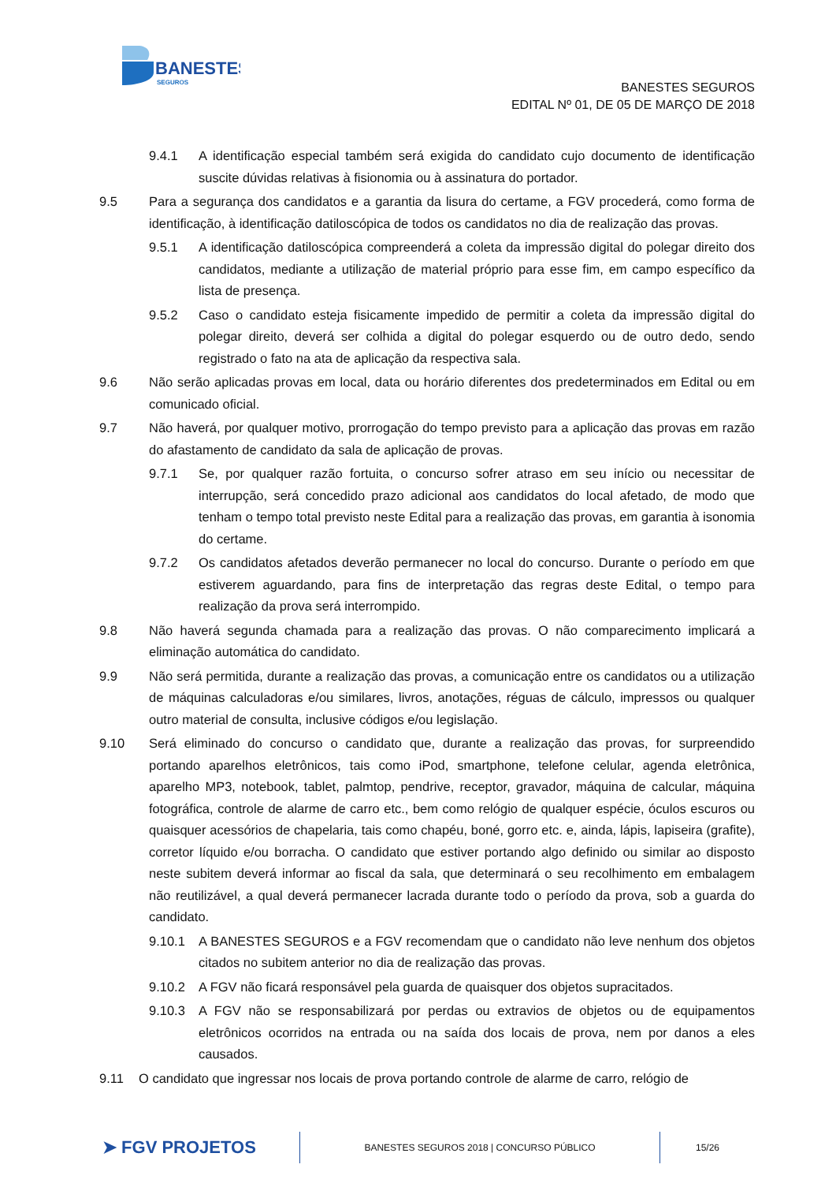BANESTES
SEGUROS
BANESTES SEGUROS
EDITAL Nº 01, DE 05 DE MARÇO DE 2018
9.4.1 A identificação especial também será exigida do candidato cujo documento de identificação suscite dúvidas relativas à fisionomia ou à assinatura do portador.
9.5 Para a segurança dos candidatos e a garantia da lisura do certame, a FGV procederá, como forma de identificação, à identificação datiloscópica de todos os candidatos no dia de realização das provas.
9.5.1 A identificação datiloscópica compreenderá a coleta da impressão digital do polegar direito dos candidatos, mediante a utilização de material próprio para esse fim, em campo específico da lista de presença.
9.5.2 Caso o candidato esteja fisicamente impedido de permitir a coleta da impressão digital do polegar direito, deverá ser colhida a digital do polegar esquerdo ou de outro dedo, sendo registrado o fato na ata de aplicação da respectiva sala.
9.6 Não serão aplicadas provas em local, data ou horário diferentes dos predeterminados em Edital ou em comunicado oficial.
9.7 Não haverá, por qualquer motivo, prorrogação do tempo previsto para a aplicação das provas em razão do afastamento de candidato da sala de aplicação de provas.
9.7.1 Se, por qualquer razão fortuita, o concurso sofrer atraso em seu início ou necessitar de interrupção, será concedido prazo adicional aos candidatos do local afetado, de modo que tenham o tempo total previsto neste Edital para a realização das provas, em garantia à isonomia do certame.
9.7.2 Os candidatos afetados deverão permanecer no local do concurso. Durante o período em que estiverem aguardando, para fins de interpretação das regras deste Edital, o tempo para realização da prova será interrompido.
9.8 Não haverá segunda chamada para a realização das provas. O não comparecimento implicará a eliminação automática do candidato.
9.9 Não será permitida, durante a realização das provas, a comunicação entre os candidatos ou a utilização de máquinas calculadoras e/ou similares, livros, anotações, réguas de cálculo, impressos ou qualquer outro material de consulta, inclusive códigos e/ou legislação.
9.10 Será eliminado do concurso o candidato que, durante a realização das provas, for surpreendido portando aparelhos eletrônicos, tais como iPod, smartphone, telefone celular, agenda eletrônica, aparelho MP3, notebook, tablet, palmtop, pendrive, receptor, gravador, máquina de calcular, máquina fotográfica, controle de alarme de carro etc., bem como relógio de qualquer espécie, óculos escuros ou quaisquer acessórios de chapelaria, tais como chapéu, boné, gorro etc. e, ainda, lápis, lapiseira (grafite), corretor líquido e/ou borracha. O candidato que estiver portando algo definido ou similar ao disposto neste subitem deverá informar ao fiscal da sala, que determinará o seu recolhimento em embalagem não reutilizável, a qual deverá permanecer lacrada durante todo o período da prova, sob a guarda do candidato.
9.10.1 A BANESTES SEGUROS e a FGV recomendam que o candidato não leve nenhum dos objetos citados no subitem anterior no dia de realização das provas.
9.10.2 A FGV não ficará responsável pela guarda de quaisquer dos objetos supracitados.
9.10.3 A FGV não se responsabilizará por perdas ou extravios de objetos ou de equipamentos eletrônicos ocorridos na entrada ou na saída dos locais de prova, nem por danos a eles causados.
9.11 O candidato que ingressar nos locais de prova portando controle de alarme de carro, relógio de
➤ FGV PROJETOS BANESTES SEGUROS 2018 | CONCURSO PÚBLICO 15/26